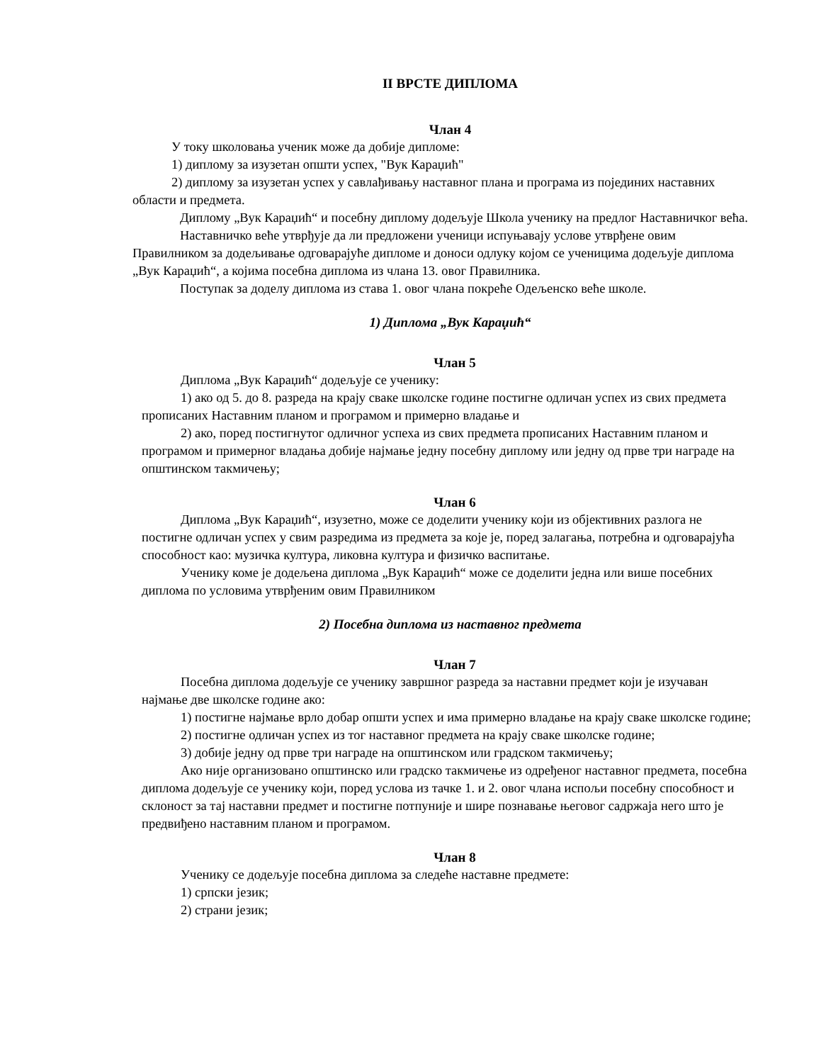II ВРСТЕ ДИПЛОМА
Члан 4
У току школовања ученик може да добије дипломе:
1) диплому за изузетан општи успех, "Вук Караџић"
2) диплому за изузетан успех у савлађивању наставног плана и програма из појединих наставних области и предмета.
Диплому „Вук Караџић“ и посебну диплому додељује Школа ученику на предлог Наставничког већа.
Наставничко веће утврђује да ли предложени ученици испуњавају услове утврђене овим Правилником за додељивање одговарајуће дипломе и доноси одлуку којом се ученицима додељује диплома „Вук Караџић“, а којима посебна диплома из члана 13. овог Правилника.
Поступак за доделу диплома из става 1. овог члана покреће Одељенско веће школе.
1) Диплома „Вук Караџић“
Члан 5
Диплома „Вук Караџић“ додељује се ученику:
1) ако од 5. до 8. разреда на крају сваке школске године постигне одличан успех из свих предмета прописаних Наставним планом и програмом и примерно владање и
2) ако, поред постигнутог одличног успеха из свих предмета прописаних Наставним планом и програмом и примерног владања добије најмање једну посебну диплому или једну од прве три награде на општинском такмичењу;
Члан 6
Диплома „Вук Караџић“, изузетно, може се доделити ученику који из објективних разлога не постигне одличан успех у свим разредима из предмета за које је, поред залагања, потребна и одговарајућа способност као: музичка култура, ликовна култура и физичко васпитање.
Ученику коме је додељена диплома „Вук Караџић“ може се доделити једна или више посебних диплома по условима утврђеним овим Правилником
2) Посебна диплома из наставног предмета
Члан 7
Посебна диплома додељује се ученику завршног разреда за наставни предмет који је изучаван најмање две школске године ако:
1) постигне најмање врло добар општи успех и има примерно владање на крају сваке школске године;
2) постигне одличан успех из тог наставног предмета на крају сваке школске године;
3) добије једну од прве три награде на општинском или градском такмичењу;
Ако није организовано општинско или градско такмичење из одређеног наставног предмета, посебна диплома додељује се ученику који, поред услова из тачке 1. и 2. овог члана испољи посебну способност и склоност за тај наставни предмет и постигне потпуније и шире познавање његовог садржаја него што је предвиђено наставним планом и програмом.
Члан 8
Ученику се додељује посебна диплома за следеће наставне предмете:
1) српски језик;
2) страни језик;